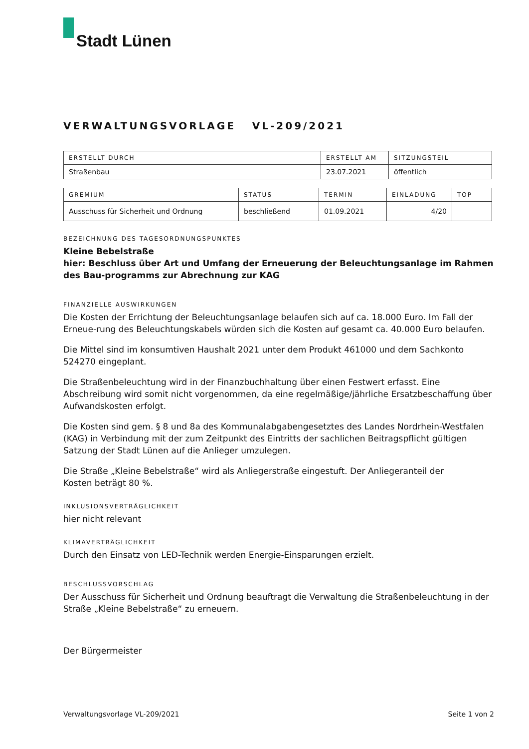Stadt Lünen
VERWALTUNGSVORLAGE VL-209/2021
| ERSTELLT DURCH | ERSTELLT AM | SITZUNGSTEIL |
| --- | --- | --- |
| Straßenbau | 23.07.2021 | öffentlich |
| GREMIUM | STATUS | TERMIN | EINLADUNG | TOP |
| --- | --- | --- | --- | --- |
| Ausschuss für Sicherheit und Ordnung | beschließend | 01.09.2021 | 4/20 | |
BEZEICHNUNG DES TAGESORDNUNGSPUNKTES
Kleine Bebelstraße
hier: Beschluss über Art und Umfang der Erneuerung der Beleuchtungsanlage im Rahmen des Bau-programms zur Abrechnung zur KAG
FINANZIELLE AUSWIRKUNGEN
Die Kosten der Errichtung der Beleuchtungsanlage belaufen sich auf ca. 18.000 Euro. Im Fall der Erneue-rung des Beleuchtungskabels würden sich die Kosten auf gesamt ca. 40.000 Euro belaufen.
Die Mittel sind im konsumtiven Haushalt 2021 unter dem Produkt 461000 und dem Sachkonto 524270 eingeplant.
Die Straßenbeleuchtung wird in der Finanzbuchhaltung über einen Festwert erfasst. Eine Abschreibung wird somit nicht vorgenommen, da eine regelmäßige/jährliche Ersatzbeschaffung über Aufwandskosten erfolgt.
Die Kosten sind gem. § 8 und 8a des Kommunalabgabengesetztes des Landes Nordrhein-Westfalen (KAG) in Verbindung mit der zum Zeitpunkt des Eintritts der sachlichen Beitragspflicht gültigen Satzung der Stadt Lünen auf die Anlieger umzulegen.
Die Straße „Kleine Bebelstraße“ wird als Anliegerstraße eingestuft. Der Anliegeranteil der
Kosten beträgt 80 %.
INKLUSIONSVERTRÄGLICHKEIT
hier nicht relevant
KLIMAVERTRÄGLICHKEIT
Durch den Einsatz von LED-Technik werden Energie-Einsparungen erzielt.
BESCHLUSSVORSCHLAG
Der Ausschuss für Sicherheit und Ordnung beauftragt die Verwaltung die Straßenbeleuchtung in der Straße „Kleine Bebelstraße“ zu erneuern.
Der Bürgermeister
Verwaltungsvorlage VL-209/2021 Seite 1 von 2